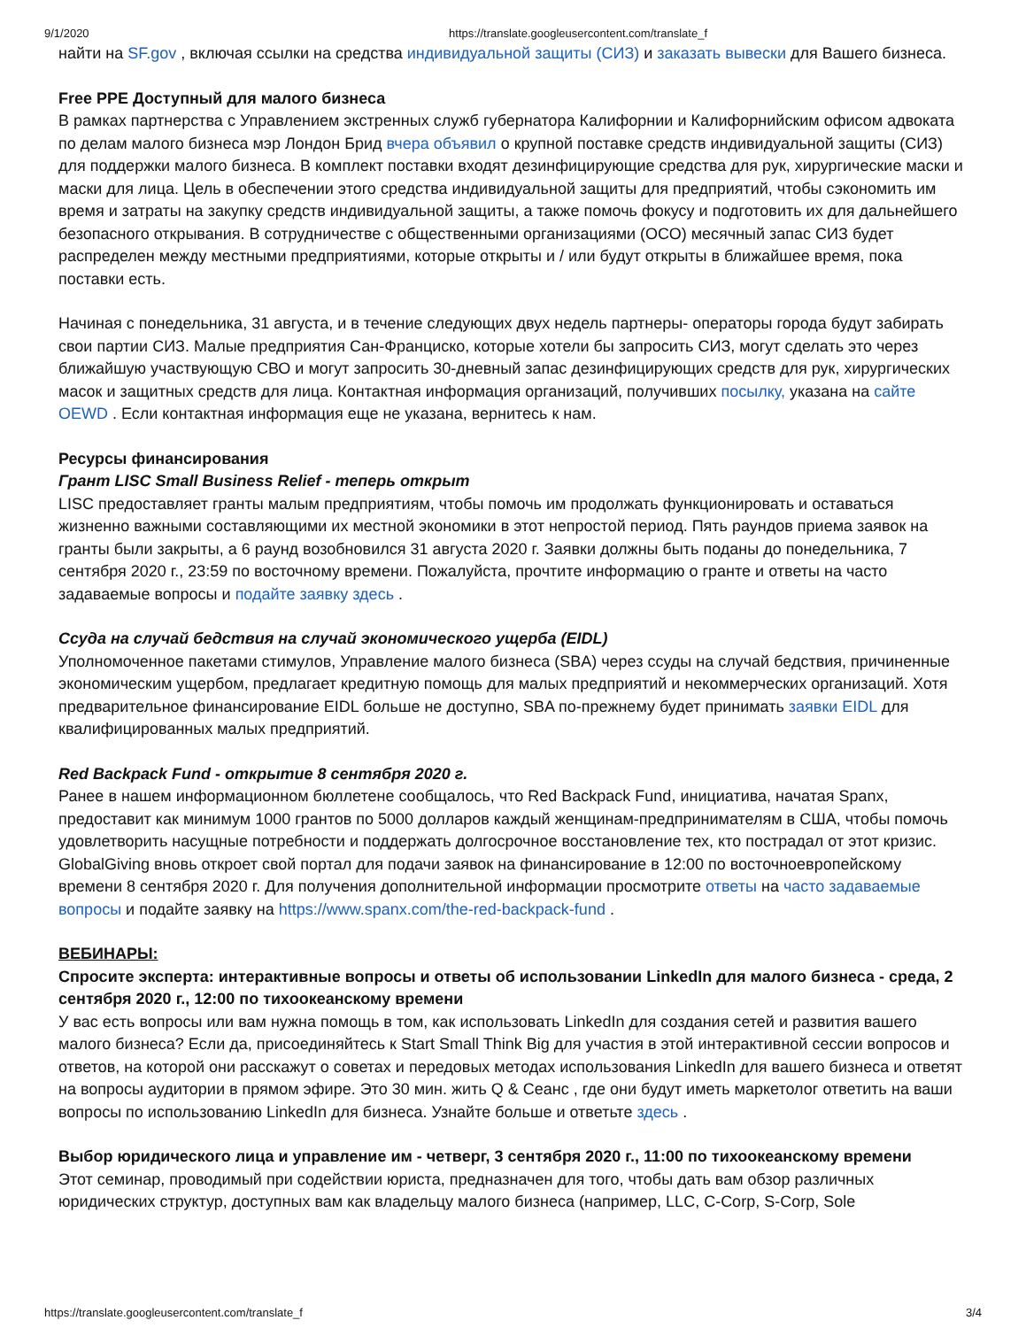9/1/2020 https://translate.googleusercontent.com/translate_f
найти на SF.gov , включая ссылки на средства индивидуальной защиты (СИЗ) и заказать вывески для Вашего бизнеса.
Free PPE Доступный для малого бизнеса
В рамках партнерства с Управлением экстренных служб губернатора Калифорнии и Калифорнийским офисом адвоката по делам малого бизнеса мэр Лондон Брид вчера объявил о крупной поставке средств индивидуальной защиты (СИЗ) для поддержки малого бизнеса. В комплект поставки входят дезинфицирующие средства для рук, хирургические маски и маски для лица. Цель в обеспечении этого средства индивидуальной защиты для предприятий, чтобы сэкономить им время и затраты на закупку средств индивидуальной защиты, а также помочь фокусу и подготовить их для дальнейшего безопасного открывания. В сотрудничестве с общественными организациями (ОСО) месячный запас СИЗ будет распределен между местными предприятиями, которые открыты и / или будут открыты в ближайшее время, пока поставки есть.
Начиная с понедельника, 31 августа, и в течение следующих двух недель партнеры- операторы города будут забирать свои партии СИЗ. Малые предприятия Сан-Франциско, которые хотели бы запросить СИЗ, могут сделать это через ближайшую участвующую СВО и могут запросить 30-дневный запас дезинфицирующих средств для рук, хирургических масок и защитных средств для лица. Контактная информация организаций, получивших посылку, указана на сайте OEWD . Если контактная информация еще не указана, вернитесь к нам.
Ресурсы финансирования
Грант LISC Small Business Relief - теперь открыт
LISC предоставляет гранты малым предприятиям, чтобы помочь им продолжать функционировать и оставаться жизненно важными составляющими их местной экономики в этот непростой период. Пять раундов приема заявок на гранты были закрыты, а 6 раунд возобновился 31 августа 2020 г. Заявки должны быть поданы до понедельника, 7 сентября 2020 г., 23:59 по восточному времени. Пожалуйста, прочтите информацию о гранте и ответы на часто задаваемые вопросы и подайте заявку здесь .
Ссуда на случай бедствия на случай экономического ущерба (EIDL)
Уполномоченное пакетами стимулов, Управление малого бизнеса (SBA) через ссуды на случай бедствия, причиненные экономическим ущербом, предлагает кредитную помощь для малых предприятий и некоммерческих организаций. Хотя предварительное финансирование EIDL больше не доступно, SBA по-прежнему будет принимать заявки EIDL для квалифицированных малых предприятий.
Red Backpack Fund - открытие 8 сентября 2020 г.
Ранее в нашем информационном бюллетене сообщалось, что Red Backpack Fund, инициатива, начатая Spanx, предоставит как минимум 1000 грантов по 5000 долларов каждый женщинам-предпринимателям в США, чтобы помочь удовлетворить насущные потребности и поддержать долгосрочное восстановление тех, кто пострадал от этот кризис. GlobalGiving вновь откроет свой портал для подачи заявок на финансирование в 12:00 по восточноевропейскому времени 8 сентября 2020 г. Для получения дополнительной информации просмотрите ответы на часто задаваемые вопросы и подайте заявку на https://www.spanx.com/the-red-backpack-fund .
ВЕБИНАРЫ:
Спросите эксперта: интерактивные вопросы и ответы об использовании LinkedIn для малого бизнеса - среда, 2 сентября 2020 г., 12:00 по тихоокеанскому времени
У вас есть вопросы или вам нужна помощь в том, как использовать LinkedIn для создания сетей и развития вашего малого бизнеса? Если да, присоединяйтесь к Start Small Think Big для участия в этой интерактивной сессии вопросов и ответов, на которой они расскажут о советах и передовых методах использования LinkedIn для вашего бизнеса и ответят на вопросы аудитории в прямом эфире. Это 30 мин. жить Q & Сеанс , где они будут иметь маркетолог ответить на ваши вопросы по использованию LinkedIn для бизнеса. Узнайте больше и ответьте здесь .
Выбор юридического лица и управление им - четверг, 3 сентября 2020 г., 11:00 по тихоокеанскому времени
Этот семинар, проводимый при содействии юриста, предназначен для того, чтобы дать вам обзор различных юридических структур, доступных вам как владельцу малого бизнеса (например, LLC, C-Corp, S-Corp, Sole
https://translate.googleusercontent.com/translate_f 3/4